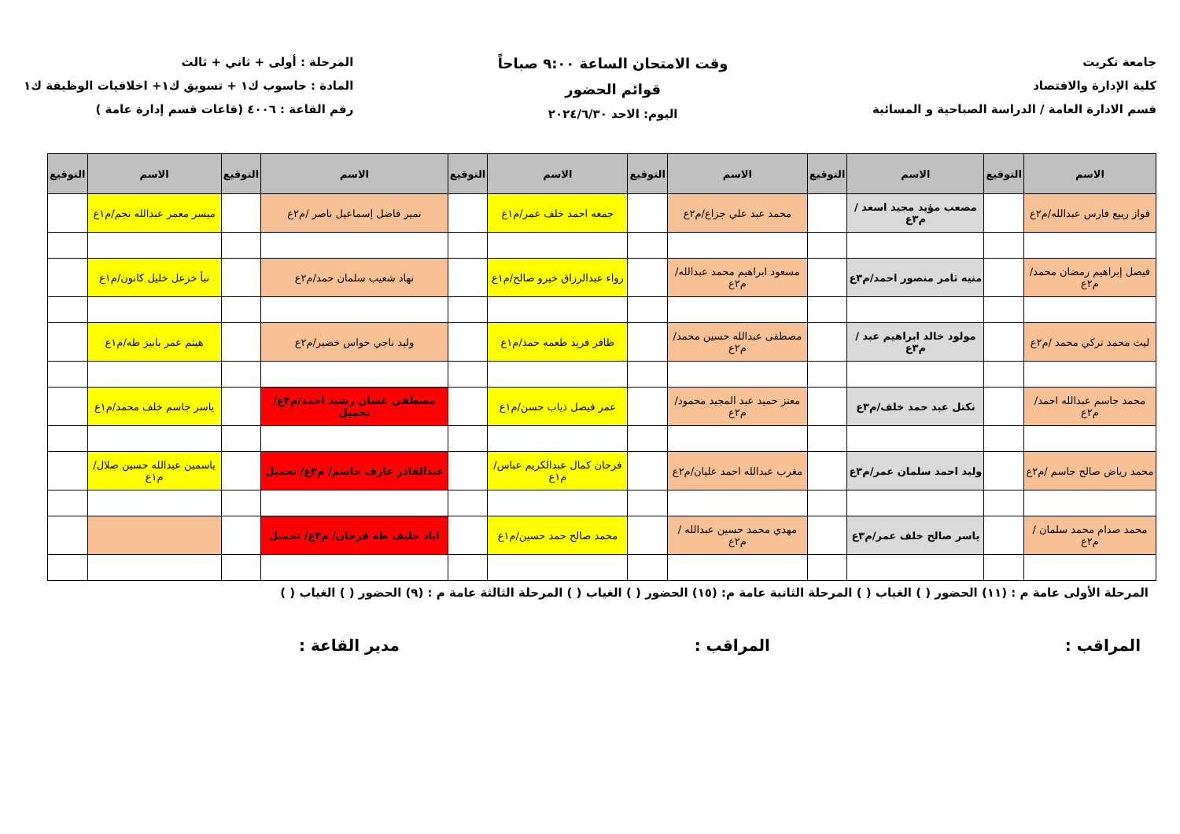جامعة تكريت
كلية الإدارة والاقتصاد
قسم الادارة العامة / الدراسة الصباحية و المسائية
وقت الامتحان الساعة ٩:٠٠ صباحاً
قوائم الحضور
اليوم: الاحد ٢٠٢٤/٦/٣٠
المرحلة : أولى + ثاني + ثالث
المادة : حاسوب ك١ + تسويق ك١+ اخلاقيات الوظيفة ك١
رقم القاعة : ٤٠٠٦ (قاعات قسم إدارة عامة )
| الاسم | التوقيع | الاسم | التوقيع | الاسم | التوقيع | الاسم | التوقيع | الاسم | التوقيع | الاسم | التوقيع |
| --- | --- | --- | --- | --- | --- | --- | --- | --- | --- | --- | --- |
| فواز ربيع فارس عبدالله/م٢ع | | مصعب مؤيد مجيد اسعد /م٣ع | | محمد عبد علي جزاع/م٢ع | | جمعه احمد خلف عمر/م١ع | | نمير فاضل إسماعيل ناصر /م٢ع | | ميسر معمر عبدالله نجم/م١ع | |
| فيصل إبراهيم رمضان محمد/م٢ع | | منيه ثامر منصور احمد/م٣ع | | مسعود ابراهيم محمد عبدالله/م٢ع | | رواء عبدالرزاق خيرو صالح/م١ع | | نهاد شعيب سلمان حمد/م٢ع | | نبأ خزعل خليل كانون/م١ع | |
| ليث محمد تركي محمد /م٢ع | | مولود خالد ابراهيم عبد /م٣ع | | مصطفى عبدالله حسين محمد/م٢ع | | ظافر فريد طعمه حمد/م١ع | | وليد ناجي حواس خضير/م٢ع | | هيثم عمر بابيز طه/م١ع | |
| محمد جاسم عبدالله احمد/م٢ع | | نكتل عبد حمد خلف/م٣ع | | معتز حميد عبد المجيد محمود/م٢ع | | عمر فيصل ذياب حسن/م١ع | | مصطفى غسان رشيد احمد/م٣ع/ تحميل | | ياسر جاسم خلف محمد/م١ع | |
| محمد رياض صالح جاسم /م٢ع | | وليد احمد سلمان عمر/م٣ع | | مغرب عبدالله احمد عليان/م٢ع | | فرحان كمال عبدالكريم عباس/م١ع | | عبدالقادر عارف جاسم/ م٣ع/ تحميل | | ياسمين عبدالله حسين صلال/م١ع | |
| محمد صدام محمد سلمان /م٢ع | | ياسر صالح خلف عمر/م٣ع | | مهدي محمد حسين عبدالله /م٢ع | | محمد صالح حمد حسين/م١ع | | اياد خليف طه فرحان/ م٣ع/ تحميل | | | |
المرحلة الأولى عامة م : (١١) الحضور ( ) الغياب ( ) المرحلة الثانية عامة م: (١٥) الحضور ( ) الغياب ( ) المرحلة الثالثة عامة م : (٩) الحضور ( ) الغياب ( )
المراقب : المراقب : مدير القاعة :